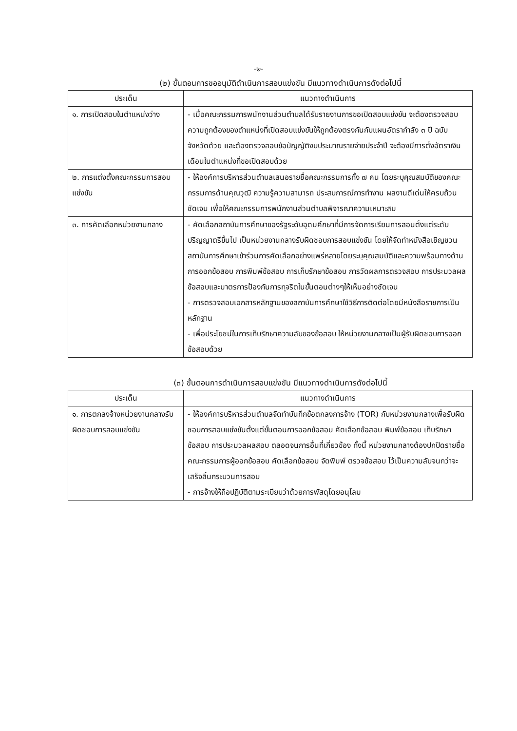-๒-
(๒) ขั้นตอนการขออนุมัติดำเนินการสอบแข่งขัน มีแนวทางดำเนินการดังต่อไปนี้
| ประเด็น | แนวทางดำเนินการ |
| --- | --- |
| ๑. การเปิดสอบในตำแหน่งว่าง | - เมื่อคณะกรรมการพนักงานส่วนตำบลได้รับรายงานการขอเปิดสอบแข่งขัน จะต้องตรวจสอบความถูกต้องของตำแหน่งที่เปิดสอบแข่งขันให้ถูกต้องตรงกันกับแผนอัตรากำลัง ๓ ปี ฉบับจังหวัดด้วย และต้องตรวจสอบข้อบัญญัติงบประมาณรายจ่ายประจำปี จะต้องมีการตั้งอัตราเงินเดือนในตำแหน่งที่ขอเปิดสอบด้วย |
| ๒. การแต่งตั้งคณะกรรมการสอบแข่งขัน | - ให้องค์การบริหารส่วนตำบลเสนอรายชื่อคณะกรรมการทั้ง ๗ คน โดยระบุคุณสมบัติของคณะกรรมการด้านคุณวุฒิ ความรู้ความสามารถ ประสบการณ์การทำงาน ผลงานดีเด่นให้ครบถ้วนชัดเจน เพื่อให้คณะกรรมการพนักงานส่วนตำบลพิจารณาความเหมาะสม |
| ๓. การคัดเลือกหน่วยงานกลาง | - คัดเลือกสถาบันการศึกษาของรัฐระดับอุดมศึกษาที่มีการจัดการเรียนการสอนตั้งแต่ระดับปริญญาตรีขึ้นไป เป็นหน่วยงานกลางรับผิดชอบการสอบแข่งขัน โดยให้จัดทำหนังสือเชิญชวนสถาบันการศึกษาเข้าร่วมการคัดเลือกอย่างแพร่หลายโดยระบุคุณสมบัติและความพร้อมทางด้านการออกข้อสอบ การพิมพ์ข้อสอบ การเก็บรักษาข้อสอบ การวัดผลการตรวจสอบ การประมวลผลข้อสอบและมาตรการป้องกันการทุจริตในขั้นตอนต่างๆให้เห็นอย่างชัดเจน - การตรวจสอบเอกสารหลักฐานของสถาบันการศึกษาใช้วิธีการติดต่อโดยมีหนังสือราชการเป็นหลักฐาน - เพื่อประโยชน์ในการเก็บรักษาความลับของข้อสอบ ให้หน่วยงานกลางเป็นผู้รับผิดชอบการออกข้อสอบด้วย |
(๓) ขั้นตอนการดำเนินการสอบแข่งขัน มีแนวทางดำเนินการดังต่อไปนี้
| ประเด็น | แนวทางดำเนินการ |
| --- | --- |
| ๑. การตกลงจ้างหน่วยงานกลางรับผิดชอบการสอบแข่งขัน | - ให้องค์การบริหารส่วนตำบลจัดทำบันทึกข้อตกลงการจ้าง (TOR) กับหน่วยงานกลางเพื่อรับผิดชอบการสอบแข่งขันตั้งแต่ขั้นตอนการออกข้อสอบ คัดเลือกข้อสอบ พิมพ์ข้อสอบ เก็บรักษาข้อสอบ การประมวลผลสอบ ตลอดจนการอื่นที่เกี่ยวข้อง ทั้งนี้ หน่วยงานกลางต้องปกปิดรายชื่อคณะกรรมการผู้ออกข้อสอบ คัดเลือกข้อสอบ จัดพิมพ์ ตรวจข้อสอบ ไว้เป็นความลับจนกว่าจะเสร็จสิ้นกระบวนการสอบ - การจ้างให้ถือปฏิบัติตามระเบียบว่าด้วยการพัสดุโดยอนุโลม |